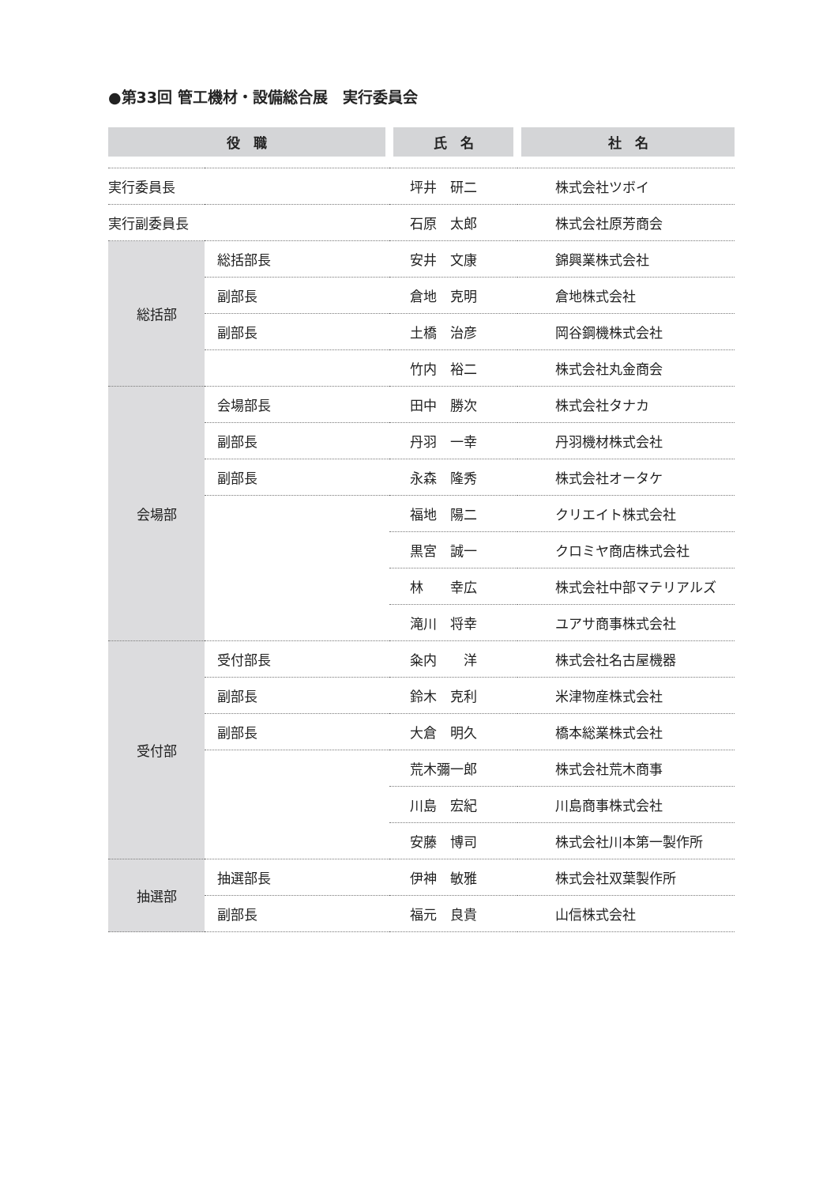●第33回 管工機材・設備総合展　実行委員会
| 役 職 | | 氏 名 | 社 名 |
| --- | --- | --- | --- |
| 実行委員長 | | 坪井 研二 | 株式会社ツボイ |
| 実行副委員長 | | 石原 太郎 | 株式会社原芳商会 |
| 総括部 | 総括部長 | 安井 文康 | 錦興業株式会社 |
| | 副部長 | 倉地 克明 | 倉地株式会社 |
| | 副部長 | 土橋 治彦 | 岡谷鋼機株式会社 |
| | | 竹内 裕二 | 株式会社丸金商会 |
| 会場部 | 会場部長 | 田中 勝次 | 株式会社タナカ |
| | 副部長 | 丹羽 一幸 | 丹羽機材株式会社 |
| | 副部長 | 永森 隆秀 | 株式会社オータケ |
| | | 福地 陽二 | クリエイト株式会社 |
| | | 黒宮 誠一 | クロミヤ商店株式会社 |
| | | 林 幸広 | 株式会社中部マテリアルズ |
| | | 滝川 将幸 | ユアサ商事株式会社 |
| 受付部 | 受付部長 | 粂内 洋 | 株式会社名古屋機器 |
| | 副部長 | 鈴木 克利 | 米津物産株式会社 |
| | 副部長 | 大倉 明久 | 橋本総業株式会社 |
| | | 荒木彌一郎 | 株式会社荒木商事 |
| | | 川島 宏紀 | 川島商事株式会社 |
| | | 安藤 博司 | 株式会社川本第一製作所 |
| 抽選部 | 抽選部長 | 伊神 敏雅 | 株式会社双葉製作所 |
| | 副部長 | 福元 良貴 | 山信株式会社 |